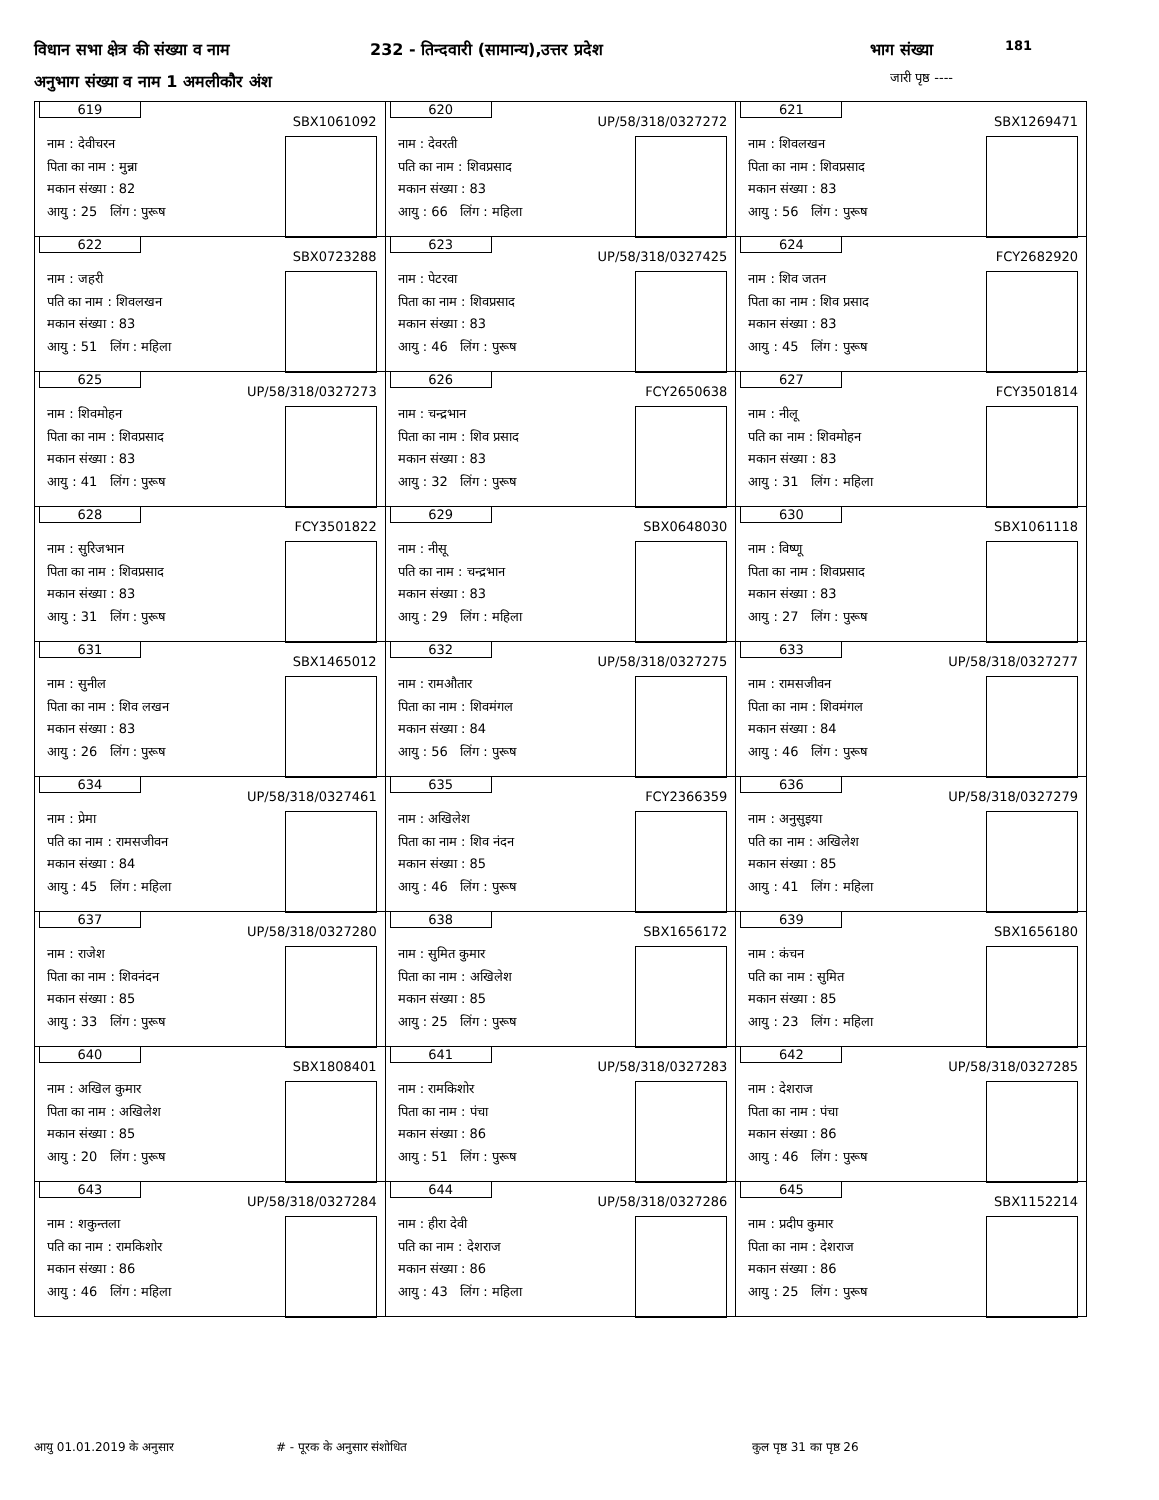विधान सभा क्षेत्र की संख्या व नाम
232 - तिन्दवारी (सामान्य),उत्तर प्रदेश
भाग संख्या 181
अनुभाग संख्या व नाम 1 अमलीकौर अंश
जारी पृष्ठ ----
| 619 SBX1061092 नाम : देवीचरन पिता का नाम : मुन्ना मकान संख्या : 82 आयु : 25 लिंग : पुरूष | 620 UP/58/318/0327272 नाम : देवरती पति का नाम : शिवप्रसाद मकान संख्या : 83 आयु : 66 लिंग : महिला | 621 SBX1269471 नाम : शिवलखन पिता का नाम : शिवप्रसाद मकान संख्या : 83 आयु : 56 लिंग : पुरूष |
| 622 SBX0723288 नाम : जहरी पति का नाम : शिवलखन मकान संख्या : 83 आयु : 51 लिंग : महिला | 623 UP/58/318/0327425 नाम : पेटरवा पिता का नाम : शिवप्रसाद मकान संख्या : 83 आयु : 46 लिंग : पुरूष | 624 FCY2682920 नाम : शिव जतन पिता का नाम : शिव प्रसाद मकान संख्या : 83 आयु : 45 लिंग : पुरूष |
| 625 UP/58/318/0327273 नाम : शिवमोहन पिता का नाम : शिवप्रसाद मकान संख्या : 83 आयु : 41 लिंग : पुरूष | 626 FCY2650638 नाम : चन्द्रभान पिता का नाम : शिव प्रसाद मकान संख्या : 83 आयु : 32 लिंग : पुरूष | 627 FCY3501814 नाम : नीलू पति का नाम : शिवमोहन मकान संख्या : 83 आयु : 31 लिंग : महिला |
| 628 FCY3501822 नाम : सुरिजभान पिता का नाम : शिवप्रसाद मकान संख्या : 83 आयु : 31 लिंग : पुरूष | 629 SBX0648030 नाम : नीसू पति का नाम : चन्द्रभान मकान संख्या : 83 आयु : 29 लिंग : महिला | 630 SBX1061118 नाम : विष्णू पिता का नाम : शिवप्रसाद मकान संख्या : 83 आयु : 27 लिंग : पुरूष |
| 631 SBX1465012 नाम : सुनील पिता का नाम : शिव लखन मकान संख्या : 83 आयु : 26 लिंग : पुरूष | 632 UP/58/318/0327275 नाम : रामऔतार पिता का नाम : शिवमंगल मकान संख्या : 84 आयु : 56 लिंग : पुरूष | 633 UP/58/318/0327277 नाम : रामसजीवन पिता का नाम : शिवमंगल मकान संख्या : 84 आयु : 46 लिंग : पुरूष |
| 634 UP/58/318/0327461 नाम : प्रेमा पति का नाम : रामसजीवन मकान संख्या : 84 आयु : 45 लिंग : महिला | 635 FCY2366359 नाम : अखिलेश पिता का नाम : शिव नंदन मकान संख्या : 85 आयु : 46 लिंग : पुरूष | 636 UP/58/318/0327279 नाम : अनुसुइया पति का नाम : अखिलेश मकान संख्या : 85 आयु : 41 लिंग : महिला |
| 637 UP/58/318/0327280 नाम : राजेश पिता का नाम : शिवनंदन मकान संख्या : 85 आयु : 33 लिंग : पुरूष | 638 SBX1656172 नाम : सुमित कुमार पिता का नाम : अखिलेश मकान संख्या : 85 आयु : 25 लिंग : पुरूष | 639 SBX1656180 नाम : कंचन पति का नाम : सुमित मकान संख्या : 85 आयु : 23 लिंग : महिला |
| 640 SBX1808401 नाम : अखिल कुमार पिता का नाम : अखिलेश मकान संख्या : 85 आयु : 20 लिंग : पुरूष | 641 UP/58/318/0327283 नाम : रामकिशोर पिता का नाम : पंचा मकान संख्या : 86 आयु : 51 लिंग : पुरूष | 642 UP/58/318/0327285 नाम : देशराज पिता का नाम : पंचा मकान संख्या : 86 आयु : 46 लिंग : पुरूष |
| 643 UP/58/318/0327284 नाम : शकुन्तला पति का नाम : रामकिशोर मकान संख्या : 86 आयु : 46 लिंग : महिला | 644 UP/58/318/0327286 नाम : हीरा देवी पति का नाम : देशराज मकान संख्या : 86 आयु : 43 लिंग : महिला | 645 SBX1152214 नाम : प्रदीप कुमार पिता का नाम : देशराज मकान संख्या : 86 आयु : 25 लिंग : पुरूष |
आयु 01.01.2019 के अनुसार # - पूरक के अनुसार संशोधित कुल पृष्ठ 31 का पृष्ठ 26